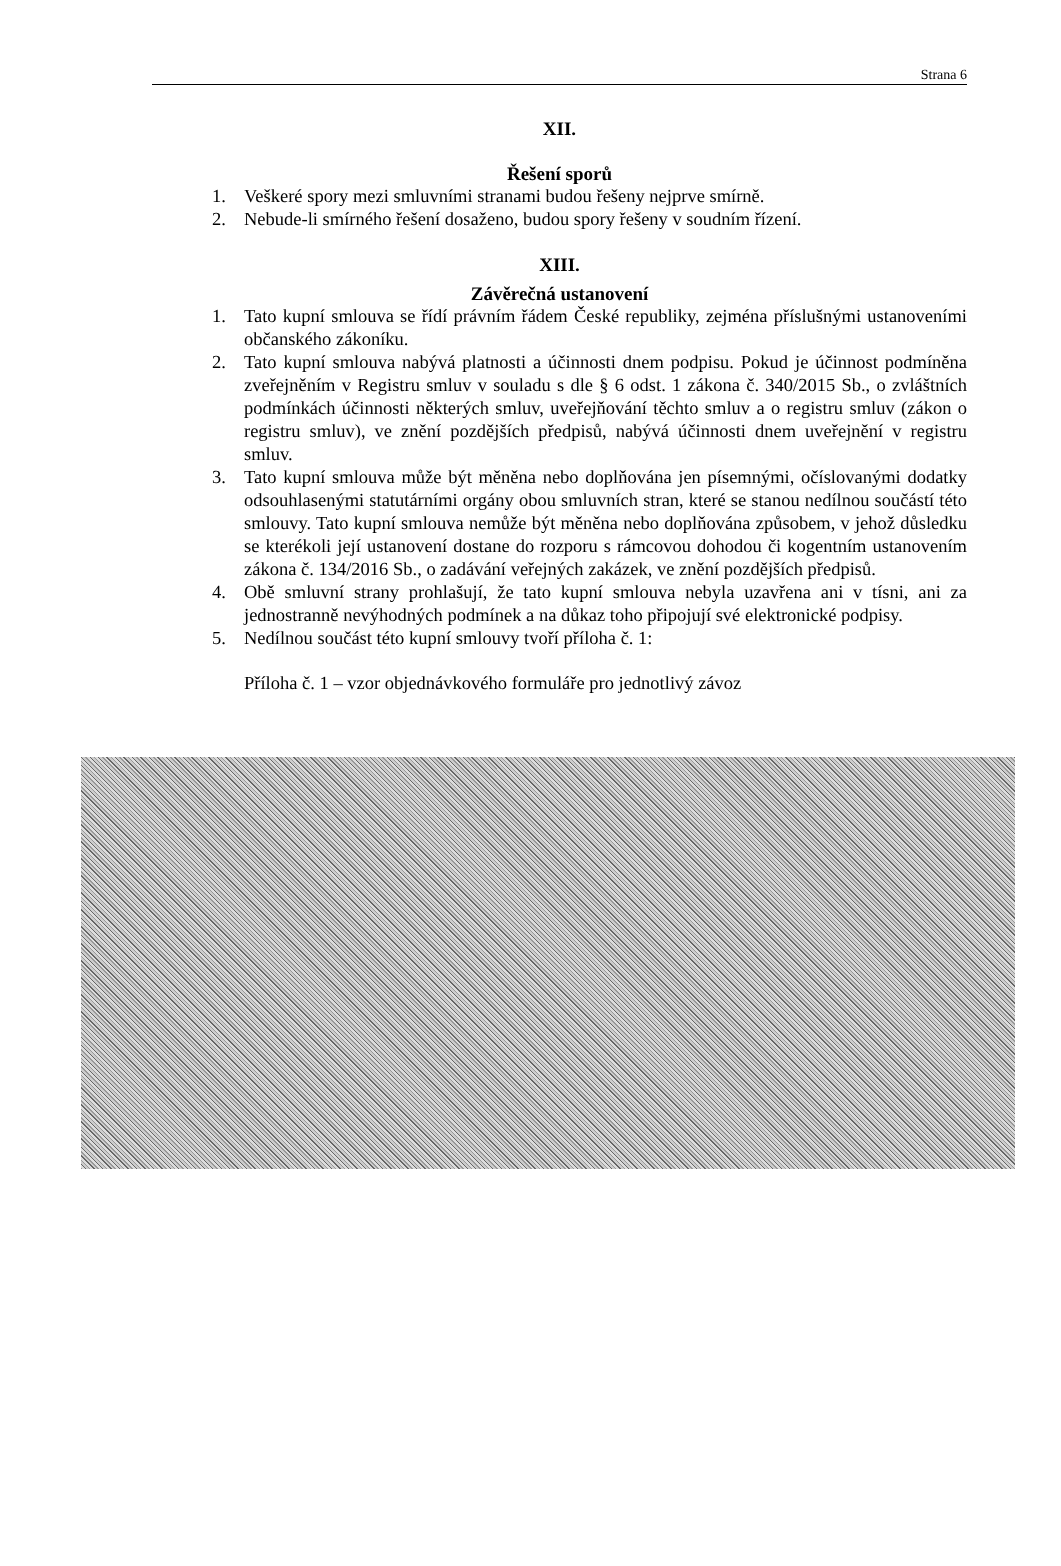Strana 6
XII.
Řešení sporů
1. Veškeré spory mezi smluvními stranami budou řešeny nejprve smírně.
2. Nebude-li smírného řešení dosaženo, budou spory řešeny v soudním řízení.
XIII.
Závěrečná ustanovení
1. Tato kupní smlouva se řídí právním řádem České republiky, zejména příslušnými ustanoveními občanského zákoníku.
2. Tato kupní smlouva nabývá platnosti a účinnosti dnem podpisu. Pokud je účinnost podmíněna zveřejněním v Registru smluv v souladu s dle § 6 odst. 1 zákona č. 340/2015 Sb., o zvláštních podmínkách účinnosti některých smluv, uveřejňování těchto smluv a o registru smluv (zákon o registru smluv), ve znění pozdějších předpisů, nabývá účinnosti dnem uveřejnění v registru smluv.
3. Tato kupní smlouva může být měněna nebo doplňována jen písemnými, očíslovanými dodatky odsouhlasenými statutárními orgány obou smluvních stran, které se stanou nedílnou součástí této smlouvy. Tato kupní smlouva nemůže být měněna nebo doplňována způsobem, v jehož důsledku se kterékoli její ustanovení dostane do rozporu s rámcovou dohodou či kogentním ustanovením zákona č. 134/2016 Sb., o zadávání veřejných zakázek, ve znění pozdějších předpisů.
4. Obě smluvní strany prohlašují, že tato kupní smlouva nebyla uzavřena ani v tísni, ani za jednostranně nevýhodných podmínek a na důkaz toho připojují své elektronické podpisy.
5. Nedílnou součást této kupní smlouvy tvoří příloha č. 1:
Příloha č. 1 – vzor objednávkového formuláře pro jednotlivý závoz